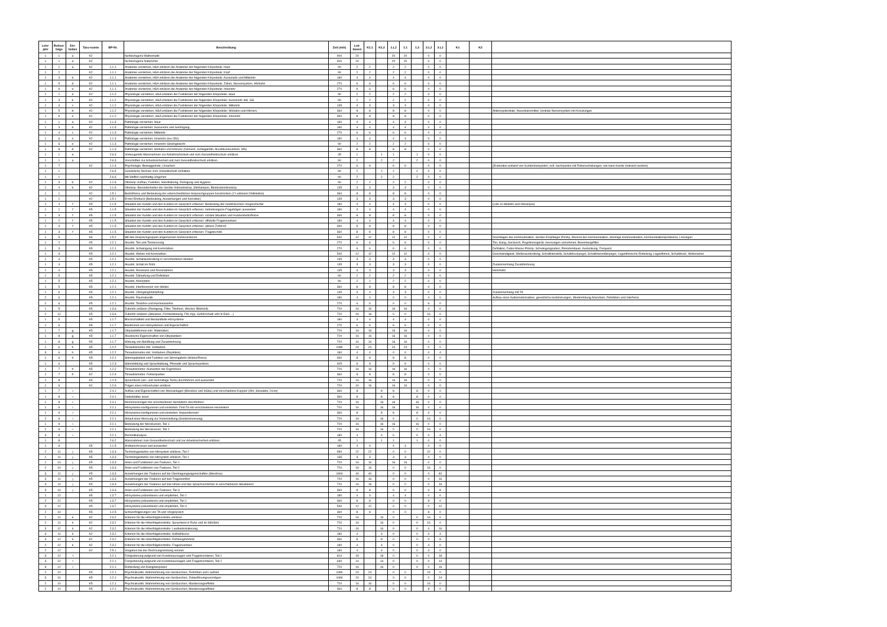| Lehr-jahr | Reihen-folge | Ein-heiten | Taxo-nomie | BP-Nr. | Beschreibung | Zeit (min) | Lek-tionen | K1.1 | K1.2 | 1.LJ | 1.1 | 1.2 | 2.LJ | 3.LJ | K1 | K2 | |
| --- | --- | --- | --- | --- | --- | --- | --- | --- | --- | --- | --- | --- | --- | --- | --- | --- | --- |
| 1 | 1 | a | K2 | | fachbezogene Mathematik | 900 | 20 | | | 20 | 20 | | 0 | 0 | | | |
| 1 | 1 | a | K2 | | fachbezogene Naturlehre | 900 | 20 | | | 20 | 20 | | 0 | 0 | | | |
| 1 | 1 | a | K2 | 1.1.1 | Anatomie verstehen, HSA erklären die Anatomie der folgenden Körperteile: Haut | 90 | 2 | 2 | | 2 | 2 | | 0 | 0 | | | |
| 1 | 2 | | K2 | 1.1.1 | Anatomie verstehen, HSA erklären die Anatomie der folgenden Körperteile: Kopf | 90 | 2 | 2 | | 2 | 2 | | 0 | 0 | | | |
| 1 | 3 | b | K2 | 1.1.1 | Anatomie verstehen, HSA erklären die Anatomie der folgenden Körperteile: Aussenohr und Mittelohr | 180 | 4 | 4 | | 4 | 4 | | 0 | 0 | | | |
| 1 | 5 | d | K2 | 1.1.1 | Anatomie verstehen, HSA erklären die Anatomie der folgenden Körperteile: Zellen, Nervensystem, Hörbahn | 270 | 6 | 6 | | 6 | 6 | | 0 | 0 | | | |
| 1 | 6 | e | K2 | 1.1.1 | Anatomie verstehen, HSA erklären die Anatomie der folgenden Körperteile: Innenohr | 270 | 6 | 6 | | 6 | 6 | | 0 | 0 | | | |
| 1 | 1 | a | K2 | 1.1.2 | Physiologie verstehen, HSA erklären die Funktionen der folgenden Körperteile: Haut | 90 | 2 | 2 | | 2 | 2 | | 0 | 0 | | | |
| 1 | 3 | b | K2 | 1.1.2 | Physiologie verstehen, HSA erklären die Funktionen der folgenden Körperteile: Aussenohr inkl. GG | 90 | 2 | 2 | | 2 | 2 | | 0 | 0 | | | |
| 1 | 4 | c | K2 | 1.1.2 | Physiologie verstehen, HSA erklären die Funktionen der folgenden Körperteile: Mittelohr | 135 | 3 | 3 | | 3 | 3 | | 0 | 0 | | | |
| 1 | 5 | d | K2 | 1.1.2 | Physiologie verstehen, HSA erklären die Funktionen der folgenden Körperteile: Hörbahn und Hörnerv | 360 | 8 | 8 | | 8 | 8 | | 0 | 0 | | | Aktionspotentiale, Neurotransmitter, zentrale Nervensystem mit Kreuzungen |
| 1 | 6 | e | K2 | 1.1.2 | Physiologie verstehen, HSA erklären die Funktionen der folgenden Körperteile: Innenohr | 360 | 8 | 8 | | 8 | 8 | | 0 | 0 | | | |
| 1 | 1 | a | K2 | 1.1.3 | Pathologie verstehen: Haut | 180 | 4 | 4 | | 4 | 4 | | 0 | 0 | | | |
| 1 | 3 | b | K2 | 1.1.3 | Pathologie verstehen: Aussenohr und Gehörgang | 180 | 4 | 4 | | 4 | 4 | | 0 | 0 | | | |
| 1 | 4 | c | K2 | 1.1.3 | Pathologie verstehen: Mittelohr | 270 | 6 | 6 | | 6 | 6 | | 0 | 0 | | | |
| 1 | 6 | e | K2 | 1.1.3 | Pathologie verstehen: Innenohr (nur Ohr) | 180 | 4 | 4 | | 4 | 4 | | 0 | 0 | | | |
| 1 | 6 | e | K2 | 1.1.3 | Pathologie verstehen: Innenohr Gleichgewicht | 90 | 2 | 2 | | 2 | 2 | | 0 | 0 | | | |
| 1 | 8 | d | K2 | 1.1.3 | Pathologie verstehen: Hörbahn und Hörnerv (Demenz; Schlaganfall, Akustikusneurinom, MS) | 360 | 8 | 8 | | 8 | 8 | | 0 | 0 | | | |
| 1 | 1 | a | | 2.6.3 | Vorbeugende Massnahmen zur Arbeitssicherheit und zum Gesundheitsschutz erklären | 45 | 1 | | 1 | 1 | | 1 | 0 | 0 | | | |
| 1 | 1 | a | | 2.6.3 | Vorschriften zur Arbeitssicherheit und zum Gesundheitsschutz erklären | 90 | 2 | | 2 | 2 | | 2 | 0 | 0 | | | |
| 1 | 7 | | K2 | 1.1.4 | Psychologie: Beweggründe, Ursachen | 270 | 6 | 6 | | 6 | 6 | | 0 | 0 | | | (Erarbeiten anhand von Kundenbeispielen, evtl. nachspielen mit Rollenverteilungen; wie kann Kunde motiviert werden) |
| 1 | 1 | | | 2.6.5 | Gesetzliche Normen zum Umweltschutz einhalten | 90 | 2 | | 2 | 2 | | 2 | 0 | 0 | | | |
| 1 | 1 | | | 2.6.6 | Mit Stoffen nachhaltig umgehen | 90 | 2 | | 2 | 2 | | 2 | 0 | 0 | | | |
| 1 | 3 | b | K2 | 1.1.6 | Otoskop: Aufbau, Funktion, Handhabung, Reinigung und Hygiene | 90 | 2 | 2 | | 2 | 2 | | 0 | 0 | | | |
| 1 | 4 | b | K2 | 1.1.6 | Otoskop: Besonderheiten der Geräte Videootoskop, Stirnlampen, Binokularmikroskop | 135 | 3 | 3 | | 3 | 3 | | 0 | 0 | | | |
| 1 | 1 | | K2 | 1.5.1 | Bedürfnisse und Bedeutung der unterschiedlichen Ansprechgruppen beschreiben (2 Lektionen Drittstellen) | 360 | 8 | 8 | | 8 | 8 | | 0 | 0 | | | |
| 1 | 1 | | K2 | 1.5.1 | Erster Eindruck (Bedeutung, Auswirkungen und Korrektur) | 135 | 3 | 3 | | 3 | 3 | | 0 | 0 | | | |
| 1 | 4 | f | K5 | 1.1.5 | Situation der Kundin und des Kunden im Gespräch erfassen: Bedeutung der medizinischen Vorgeschichte | 180 | 4 | 4 | | 4 | 4 | | 0 | 0 | | | (Link zu Medizin und Otoskopie) |
| 1 | 1 | f | K5 | 1.1.5 | Situation der Kundin und des Kunden im Gespräch erfassen: betriebseigene Fragebögen auswerten | 180 | 4 | 4 | | 4 | 4 | | 0 | 0 | | | |
| 1 | 3 | f | K5 | 1.1.5 | Situation der Kundin und des Kunden im Gespräch erfassen: soziale Situation und Kundenbedürfnisse | 360 | 8 | 8 | | 8 | 8 | | 0 | 0 | | | |
| 1 | 2 | f | K5 | 1.1.5 | Situation der Kundin und des Kunden im Gespräch erfassen: offizielle Frageinventare | 180 | 4 | 4 | | 4 | 4 | | 0 | 0 | | | |
| 1 | 3 | f | K5 | 1.1.5 | Situation der Kundin und des Kunden im Gespräch erfassen: aktives Zuhören | 360 | 8 | 8 | | 8 | 8 | | 0 | 0 | | | |
| 1 | 3 | f | K5 | 1.1.5 | Situation der Kundin und des Kunden im Gespräch erfassen: Fragetechnik | 360 | 8 | 8 | | 8 | 8 | | 0 | 0 | | | |
| 1 | 5 | | K6 | 1.5.2 | Mit den Ansprechgruppen angemessen kommunizieren | 540 | 12 | 12 | | 12 | 12 | | 0 | 0 | | | Grundlagen der kommunikation, Sender Empfänger Prinzip, Ebenen der kommunikation, stimmige Kommunikation, kommunikationsprobleme, Lösungen |
| 1 | 2 | | K5 | 1.2.1 | Akustik: Ton und Tonmessung | 270 | 6 | 6 | | 6 | 6 | | 0 | 0 | | | Ton, klang, Geräusch, Pegelmessgerät, messungen vornehmen, Bewertungsfilter |
| 1 | 3 | | K5 | 1.2.1 | Akustik: Schwingung mit Kennzahlen | 270 | 6 | 6 | | 6 | 6 | | 0 | 0 | | | Definition, Feder-Masse Prinzip, Schwingungsarten, Periodendauer, Auslenkung, Frequenz |
| 1 | 3 | | K5 | 1.2.1 | Akustik: Wellen mit Kennzahlen | 540 | 12 | 12 | | 12 | 12 | | 0 | 0 | | | Geschwindigkeit, Wellenausbreitung, Schallintensität, Schalldruckpegel, Schallintensitätspegel, Logarithmische Einteilung, Logarithmus, Schalldruck, Wellenarten |
| 1 | 4 | | K5 | 1.2.1 | Akustik: Schallausbreitung in verschiedenen Medien | 135 | 3 | 3 | | 3 | 3 | | 0 | 0 | | | |
| 1 | 4 | | K5 | 1.2.1 | Akustik: Schall im Rohr | 135 | 3 | 3 | | 3 | 3 | | 0 | 0 | | | Zusammenhang Zusatzbohrung |
| 1 | 4 | | K5 | 1.2.1 | Akustik: Resonanz und Resonatoren | 135 | 3 | 3 | | 3 | 3 | | 0 | 0 | | | Helmholtz |
| 1 | 5 | | K5 | 1.2.1 | Akustik: Dämpfung und Reflektion | 90 | 2 | 2 | | 2 | 2 | | 0 | 0 | | | |
| 1 | 5 | | K5 | 1.2.1 | Akustik: Absorption | 90 | 2 | 2 | | 2 | 2 | | 0 | 0 | | | |
| 1 | 5 | | K5 | 1.2.1 | Akustik: Interferenzen von Wellen | 360 | 8 | 8 | | 8 | 8 | | 0 | 0 | | | |
| 1 | 6 | | K5 | 1.2.1 | Akustik: Übergangsdämpfung | 135 | 3 | 3 | | 3 | 3 | | 0 | 0 | | | Zusammenhang mit TA |
| 2 | 6 | | K5 | 1.2.1 | Akustik: Raumakustik | 180 | 4 | 4 | | 0 | 0 | | 4 | 0 | | | Aufbau einer Audiometriekabine, gesetzliche bestimmungen, Wiederholung Absorbion, Refelktion und Interfernz |
| 2 | 6 | | K5 | 1.2.1 | Akustik: Tonlehre und Harmonielehre | 270 | 6 | 6 | | 0 | 0 | | 6 | 0 | | | |
| 1 | 5 | | K5 | 1.3.6 | Zubehör erklären (Reinigung, Filter, Telefone, Wecker, Blitzlicht) | 720 | 16 | 16 | | 16 | 16 | | 0 | 0 | | | |
| 2 | 12 | | K5 | 1.3.6 | Zubehör erklären (Streamer, Fernbedienung, FM, App, Gehörschutz und In Ears ...) | 720 | 16 | 16 | | 0 | 0 | | 16 | 0 | | | |
| 1 | 5 | | K5 | 1.1.7 | Blockschaltbild und Bestandteile Hörsysteme | 180 | 4 | 4 | | 4 | 4 | | 0 | 0 | | | |
| 1 | 6 | | K5 | 1.1.7 | Bauformen von Hörsystemen und Eigenschaften | 270 | 6 | 6 | | 6 | 6 | | 0 | 0 | | | |
| 1 | 7 | g | K5 | 1.1.7 | Otoplastikformen inkl. Materialien | 720 | 16 | 16 | | 16 | 16 | | 0 | 0 | | | |
| 1 | 8 | g | K5 | 1.1.7 | Akustische Eigenschaften von Otoplastiken | 720 | 16 | 16 | | 16 | 16 | | 0 | 0 | | | |
| 1 | 8 | g | K5 | 1.1.7 | Wirkung von Belüftung und Zusatzbohrung | 720 | 16 | 16 | | 16 | 16 | | 0 | 0 | | | |
| 1 | 6 | h | K5 | 1.2.2 | Tonaudiometrie inkl. Vertäuben | 1080 | 24 | 24 | | 24 | 24 | | 0 | 0 | | | |
| 3 | 6 | h | K5 | 1.2.2 | Tonaudiometrie inkl. Vertäuben (Repitition) | 180 | 4 | 4 | | 0 | 0 | | 0 | 4 | | | |
| 1 | 6 | h | K5 | 1.2.1 | Stimmgabeltest und Funktion von Stimmgabeln (Weber/Rinne) | 360 | 8 | 8 | | 8 | 8 | | 0 | 0 | | | |
| 1 | 6 | | K5 | 1.2.3 | Stimmbildung und Sprachbildung, Phonetik und Sprachspektren | 405 | 9 | 9 | | 9 | 9 | | 0 | 0 | | | |
| 1 | 7 | h | K5 | 1.2.2 | Tonaudiometrie: Auswerten der Ergebnisse | 720 | 16 | 16 | | 16 | 16 | | 0 | 0 | | | |
| 1 | 7 | h | K2 | 1.2.4 | Tonaudiometrie: Fehlerquellen | 360 | 8 | 8 | | 8 | 8 | | 0 | 0 | | | |
| 1 | 8 | | K5 | 1.2.3 | Sprachtests (ein- und mehrsilbige Tests) durchführen und auswerten | 720 | 16 | 16 | | 16 | 16 | | 0 | 0 | | | |
| 1 | 9 | | K2 | 1.2.6 | Folgen eines Hörverlustes erklären | 720 | 16 | 16 | | 16 | 16 | | 0 | 0 | | | |
| 1 | 7 | i | | 2.4.1 | Aufbau und Eigenschaften von Messanlagen (Messbox und InSitu) und verschiedene Kuppler (Ohr, Simulator, 2ccm) | 360 | 8 | | 8 | 8 | | 8 | 0 | 0 | | | |
| 1 | 8 | i | | 2.4.1 | Datenblätter lesen | 360 | 8 | | 8 | 8 | | 8 | 0 | 0 | | | |
| 1 | 8 | i | | 2.4.1 | Normmessungen bei verschiedenen Herstellern durchführen | 720 | 16 | | 16 | 16 | | 16 | 0 | 0 | | | |
| 1 | 9 | i | | 2.2.1 | Hörsysteme konfigurieren und einstellen: First Fit mit verschiedenen Herstellern | 720 | 16 | | 16 | 16 | | 16 | 0 | 0 | | | |
| 1 | 9 | i | | 2.2.1 | Hörsysteme konfigurieren und einstellen: Anpassformeln | 360 | 8 | | 8 | 8 | | 8 | 0 | 0 | | | |
| 2 | 9 | i | | 2.2.1 | Ablauf einer Messung zur Voreinstellung (Sondenmessung) | 720 | 16 | | 16 | 0 | | 0 | 16 | 0 | | | |
| 1 | 9 | i | | 2.2.1 | Bedeutung der Messkurven, Teil 1 | 720 | 16 | | 16 | 16 | | 16 | 0 | 0 | | | |
| 2 | 9 | i | | 2.2.1 | Bedeutung der Messkurven, Teil 2 | 720 | 16 | | 16 | 0 | | 0 | 16 | 0 | | | |
| 3 | 9 | i | | 2.2.1 | Perzentilanalyse | 180 | 4 | | 4 | 0 | | 0 | 0 | 4 | | | |
| 1 | 8 | | | 2.6.2 | Massnahmen zum Gesundheitsschutz und zur Arbeitssicherheit erklären | 45 | 1 | | 1 | 1 | | 1 | 0 | 0 | | | |
| 1 | 9 | | K5 | 1.1.5 | Arztbericht lesen und auswerten | 180 | 4 | 4 | | 4 | 4 | | 0 | 0 | | | |
| 2 | 11 | j | K5 | 1.3.3 | Technologiestufen von Hörsystem erklären, Teil 2 | 990 | 22 | 22 | | 0 | 0 | | 22 | 0 | | | |
| 1 | 11 | j | K5 | 1.3.3 | Technologiestufen von Hörsystem erklären, Teil 1 | 135 | 3 | 3 | | 3 | 3 | | 0 | 0 | | | |
| 1 | 10 | j | K5 | 1.3.3 | Arten und Funktionen von Features, Teil 1 | 720 | 16 | 16 | | 16 | 16 | | 0 | 0 | | | |
| 2 | 10 | j | K5 | 1.3.3 | Arten und Funktionen von Features, Teil 2 | 720 | 16 | 16 | | 0 | 0 | | 16 | 0 | | | |
| 3 | 11 | j | K5 | 1.3.3 | Auswirkungen der Features auf die Übertragungseigenschaften (Messbox) | 1800 | 40 | 40 | | 0 | 0 | | 0 | 40 | | | |
| 3 | 11 | j | K5 | 1.3.3 | Auswirkungen der Features auf den Tragekomfort | 720 | 16 | 16 | | 0 | 0 | | 0 | 16 | | | |
| 3 | 11 | j | K5 | 1.3.3 | Auswirkungen der Features auf das Hören und das Sprachverstehen in verschiedenen Situationen | 720 | 16 | 16 | | 0 | 0 | | 0 | 16 | | | |
| 3 | 10 | j | K5 | 1.3.3 | Arten und Funktionen von Features, Teil 3 | 360 | 8 | 8 | | 0 | 0 | | 0 | 8 | | | |
| 1 | 12 | | K5 | 1.3.7 | Hörsysteme präsentieren und empfehlen, Teil 1 | 180 | 4 | 4 | | 4 | 4 | | 0 | 0 | | | |
| 2 | 12 | | K5 | 1.3.7 | Hörsysteme präsentieren und empfehlen, Teil 2 | 360 | 8 | 8 | | 0 | 0 | | 8 | 0 | | | |
| 3 | 12 | | K5 | 1.3.7 | Hörsysteme präsentieren und empfehlen, Teil 3 | 540 | 12 | 12 | | 0 | 0 | | 0 | 12 | | | |
| 2 | 10 | | K5 | 1.2.5 | Schlussfolgerungen von TA und Vorgespräch | 360 | 8 | 8 | | 0 | 0 | | 8 | 0 | | | |
| 2 | 11 | k | K2 | 2.3.2 | Kriterien für die Hörerfolgskontrolle erklären | 720 | 16 | | 16 | 0 | | 0 | 16 | 0 | | | |
| 2 | 11 | k | K2 | 2.3.2 | Kriterien für die Hörerfolgskontrolle: Sprachtest in Ruhe und im Störlärm | 720 | 16 | | 16 | 0 | | 0 | 16 | 0 | | | |
| 3 | 12 | k | K2 | 2.3.2 | Kriterien für die Hörerfolgskontrolle: Lautheitsskalierung | 720 | 16 | | 16 | 0 | | 0 | 0 | 16 | | | |
| 3 | 11 | k | K2 | 2.3.2 | Kriterien für die Hörerfolgskontrolle: Aufblähkurve | 180 | 4 | | 4 | 0 | | 0 | 0 | 4 | | | |
| 3 | 12 | k | K2 | 2.3.2 | Kriterien für die Hörerfolgskontrolle: Richtungshörtest | 360 | 8 | | 8 | 0 | | 0 | 0 | 8 | | | |
| 2 | 12 | k | K2 | 2.3.2 | Kriterien für die Hörerfolgskontrolle: Frageinventare | 180 | 4 | | 4 | 0 | | 0 | 4 | 0 | | | |
| 2 | 12 | | K2 | 2.5.1 | Vorgaben bei der Rechnungsstellung nennen | 180 | 4 | | 4 | 0 | | 0 | 4 | 0 | | | |
| 3 | 12 | l | | 2.2.1 | Feinjustierung aufgrund von Kundenaussagen und Frageinventaren, Teil 1 | 810 | 18 | | 18 | 0 | | 0 | 0 | 18 | | | |
| 3 | 12 | l | | 2.2.1 | Feinjustierung aufgrund von Kundenaussagen und Frageinventaren, Teil 2 | 630 | 14 | | 14 | 0 | | 0 | 0 | 14 | | | |
| 3 | 12 | l | | 2.2.1 | Einbindung von Klangbeispielen | 720 | 16 | | 16 | 0 | | 0 | 0 | 16 | | | |
| 2 | 10 | | K5 | 1.2.1 | Psychoakustik: Wahrnehmung von Geräuschen, Tonhöhen und Lautheit | 1080 | 24 | 24 | | 0 | 0 | | 24 | 0 | | | |
| 3 | 10 | | K5 | 1.2.1 | Psychoakustik: Wahrnehmung von Geräuschen, Zeitauflösungsvermögen | 1080 | 24 | 24 | | 0 | 0 | | 0 | 24 | | | |
| 2 | 10 | | K5 | 1.2.1 | Psychoakustik: Wahrnehmung von Geräuschen, Maskierungseffekte | 720 | 16 | 16 | | 0 | 0 | | 16 | 0 | | | |
| 2 | 10 | | K5 | 1.2.1 | Psychoakustik: Wahrnehmung von Geräuschen, Maskierungseffekte | 360 | 8 | 8 | | 0 | 0 | | 8 | 0 | | | |